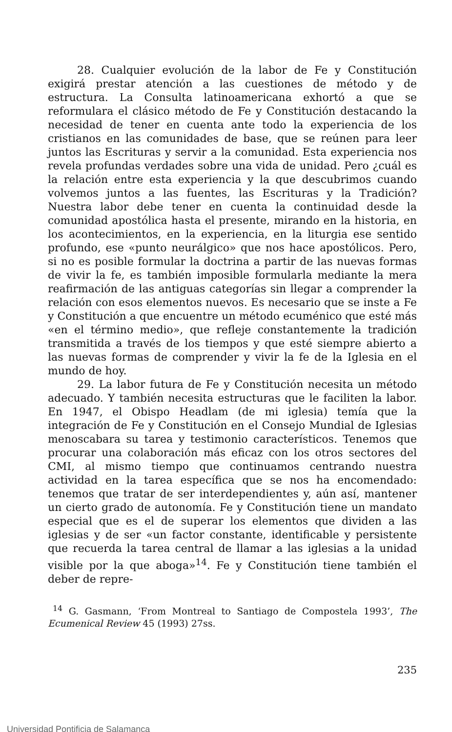28. Cualquier evolución de la labor de Fe y Constitución exigirá prestar atención a las cuestiones de método y de estructura. La Consulta latinoamericana exhortó a que se reformulara el clásico método de Fe y Constitución destacando la necesidad de tener en cuenta ante todo la experiencia de los cristianos en las comunidades de base, que se reúnen para leer juntos las Escrituras y servir a la comunidad. Esta experiencia nos revela profundas verdades sobre una vida de unidad. Pero ¿cuál es la relación entre esta experiencia y la que descubrimos cuando volvemos juntos a las fuentes, las Escrituras y la Tradición? Nuestra labor debe tener en cuenta la continuidad desde la comunidad apostólica hasta el presente, mirando en la historia, en los acontecimientos, en la experiencia, en la liturgia ese sentido profundo, ese «punto neurálgico» que nos hace apostólicos. Pero, si no es posible formular la doctrina a partir de las nuevas formas de vivir la fe, es también imposible formularla mediante la mera reafirmación de las antiguas categorías sin llegar a comprender la relación con esos elementos nuevos. Es necesario que se inste a Fe y Constitución a que encuentre un método ecuménico que esté más «en el término medio», que refleje constantemente la tradición transmitida a través de los tiempos y que esté siempre abierto a las nuevas formas de comprender y vivir la fe de la Iglesia en el mundo de hoy.
29. La labor futura de Fe y Constitución necesita un método adecuado. Y también necesita estructuras que le faciliten la labor. En 1947, el Obispo Headlam (de mi iglesia) temía que la integración de Fe y Constitución en el Consejo Mundial de Iglesias menoscabara su tarea y testimonio característicos. Tenemos que procurar una colaboración más eficaz con los otros sectores del CMI, al mismo tiempo que continuamos centrando nuestra actividad en la tarea específica que se nos ha encomendado: tenemos que tratar de ser interdependientes y, aún así, mantener un cierto grado de autonomía. Fe y Constitución tiene un mandato especial que es el de superar los elementos que dividen a las iglesias y de ser «un factor constante, identificable y persistente que recuerda la tarea central de llamar a las iglesias a la unidad visible por la que aboga»<sup>14</sup>. Fe y Constitución tiene también el deber de repre-
<sup>14</sup> G. Gasmann, ‘From Montreal to Santiago de Compostela 1993’, The Ecumenical Review 45 (1993) 27ss.
235
Universidad Pontificia de Salamanca